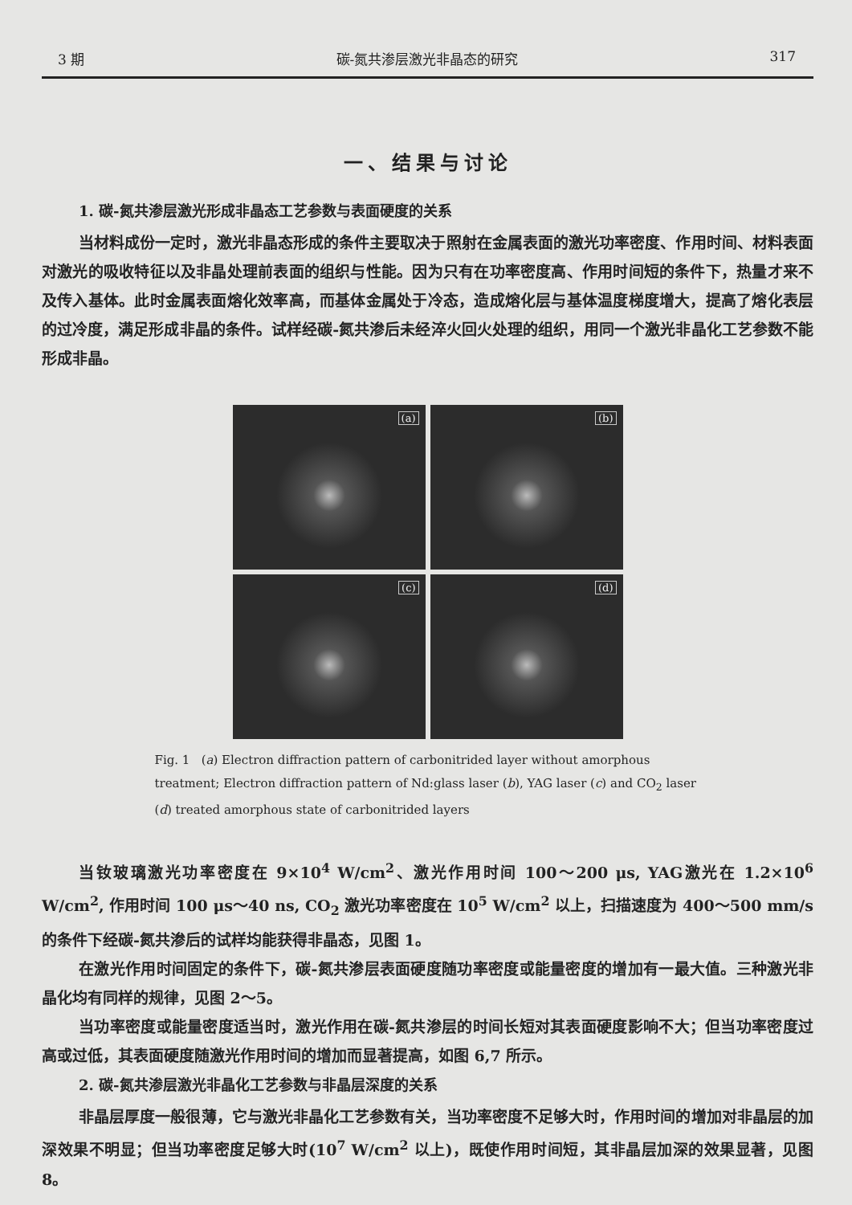3 期 碳-氮共渗层激光非晶态的研究 317
一、结果与讨论
1. 碳-氮共渗层激光形成非晶态工艺参数与表面硬度的关系
当材料成份一定时，激光非晶态形成的条件主要取决于照射在金属表面的激光功率密度、作用时间、材料表面对激光的吸收特征以及非晶处理前表面的组织与性能。因为只有在功率密度高、作用时间短的条件下，热量才来不及传入基体。此时金属表面熔化效率高，而基体金属处于冷态，造成熔化层与基体温度梯度增大，提高了熔化表层的过冷度，满足形成非晶的条件。试样经碳-氮共渗后未经淬火回火处理的组织，用同一个激光非晶化工艺参数不能形成非晶。
(a)
(b)
(c)
(d)
Fig. 1 (a) Electron diffraction pattern of carbonitrided layer without amorphous treatment; Electron diffraction pattern of Nd:glass laser (b), YAG laser (c) and CO<sub>2</sub> laser (d) treated amorphous state of carbonitrided layers
当钕玻璃激光功率密度在 9×10<sup>4</sup> W/cm<sup>2</sup>、激光作用时间 100～200 μs, YAG激光在 1.2×10<sup>6</sup> W/cm<sup>2</sup>, 作用时间 100 μs～40 ns, CO<sub>2</sub> 激光功率密度在 10<sup>5</sup> W/cm<sup>2</sup> 以上，扫描速度为 400～500 mm/s 的条件下经碳-氮共渗后的试样均能获得非晶态，见图 1。
在激光作用时间固定的条件下，碳-氮共渗层表面硬度随功率密度或能量密度的增加有一最大值。三种激光非晶化均有同样的规律，见图 2～5。
当功率密度或能量密度适当时，激光作用在碳-氮共渗层的时间长短对其表面硬度影响不大；但当功率密度过高或过低，其表面硬度随激光作用时间的增加而显著提高，如图 6,7 所示。
2. 碳-氮共渗层激光非晶化工艺参数与非晶层深度的关系
非晶层厚度一般很薄，它与激光非晶化工艺参数有关，当功率密度不足够大时，作用时间的增加对非晶层的加深效果不明显；但当功率密度足够大时(10<sup>7</sup> W/cm<sup>2</sup> 以上)，既使作用时间短，其非晶层加深的效果显著，见图 8。